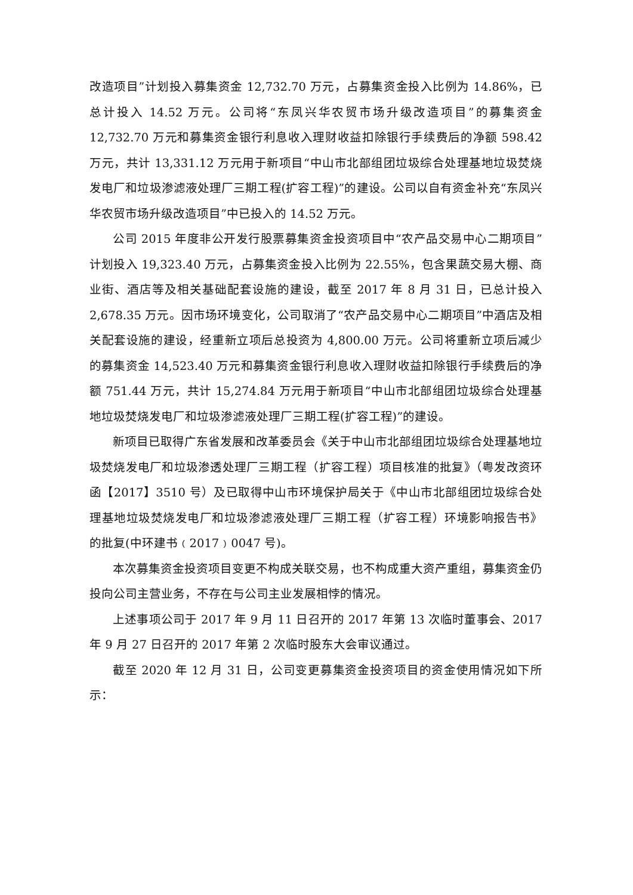改造项目”计划投入募集资金 12,732.70 万元，占募集资金投入比例为 14.86%，已总计投入 14.52 万元。公司将“东凤兴华农贸市场升级改造项目”的募集资金12,732.70 万元和募集资金银行利息收入理财收益扣除银行手续费后的净额 598.42 万元，共计 13,331.12 万元用于新项目“中山市北部组团垃圾综合处理基地垃圾焚烧发电厂和垃圾渗滤液处理厂三期工程(扩容工程)”的建设。公司以自有资金补充“东凤兴华农贸市场升级改造项目”中已投入的 14.52 万元。
公司 2015 年度非公开发行股票募集资金投资项目中“农产品交易中心二期项目”计划投入 19,323.40 万元，占募集资金投入比例为 22.55%，包含果蔬交易大棚、商业街、酒店等及相关基础配套设施的建设，截至 2017 年 8 月 31 日，已总计投入 2,678.35 万元。因市场环境变化，公司取消了“农产品交易中心二期项目”中酒店及相关配套设施的建设，经重新立项后总投资为 4,800.00 万元。公司将重新立项后减少的募集资金 14,523.40 万元和募集资金银行利息收入理财收益扣除银行手续费后的净额 751.44 万元，共计 15,274.84 万元用于新项目“中山市北部组团垃圾综合处理基地垃圾焚烧发电厂和垃圾渗滤液处理厂三期工程(扩容工程)”的建设。
新项目已取得广东省发展和改革委员会《关于中山市北部组团垃圾综合处理基地垃圾焚烧发电厂和垃圾渗透处理厂三期工程（扩容工程）项目核准的批复》（粤发改资环函【2017】3510 号）及已取得中山市环境保护局关于《中山市北部组团垃圾综合处理基地垃圾焚烧发电厂和垃圾渗滤液处理厂三期工程（扩容工程）环境影响报告书》的批复(中环建书﹙2017﹚0047 号)。
本次募集资金投资项目变更不构成关联交易，也不构成重大资产重组，募集资金仍投向公司主营业务，不存在与公司主业发展相悖的情况。
上述事项公司于 2017 年 9 月 11 日召开的 2017 年第 13 次临时董事会、2017 年 9 月 27 日召开的 2017 年第 2 次临时股东大会审议通过。
截至 2020 年 12 月 31 日，公司变更募集资金投资项目的资金使用情况如下所示：